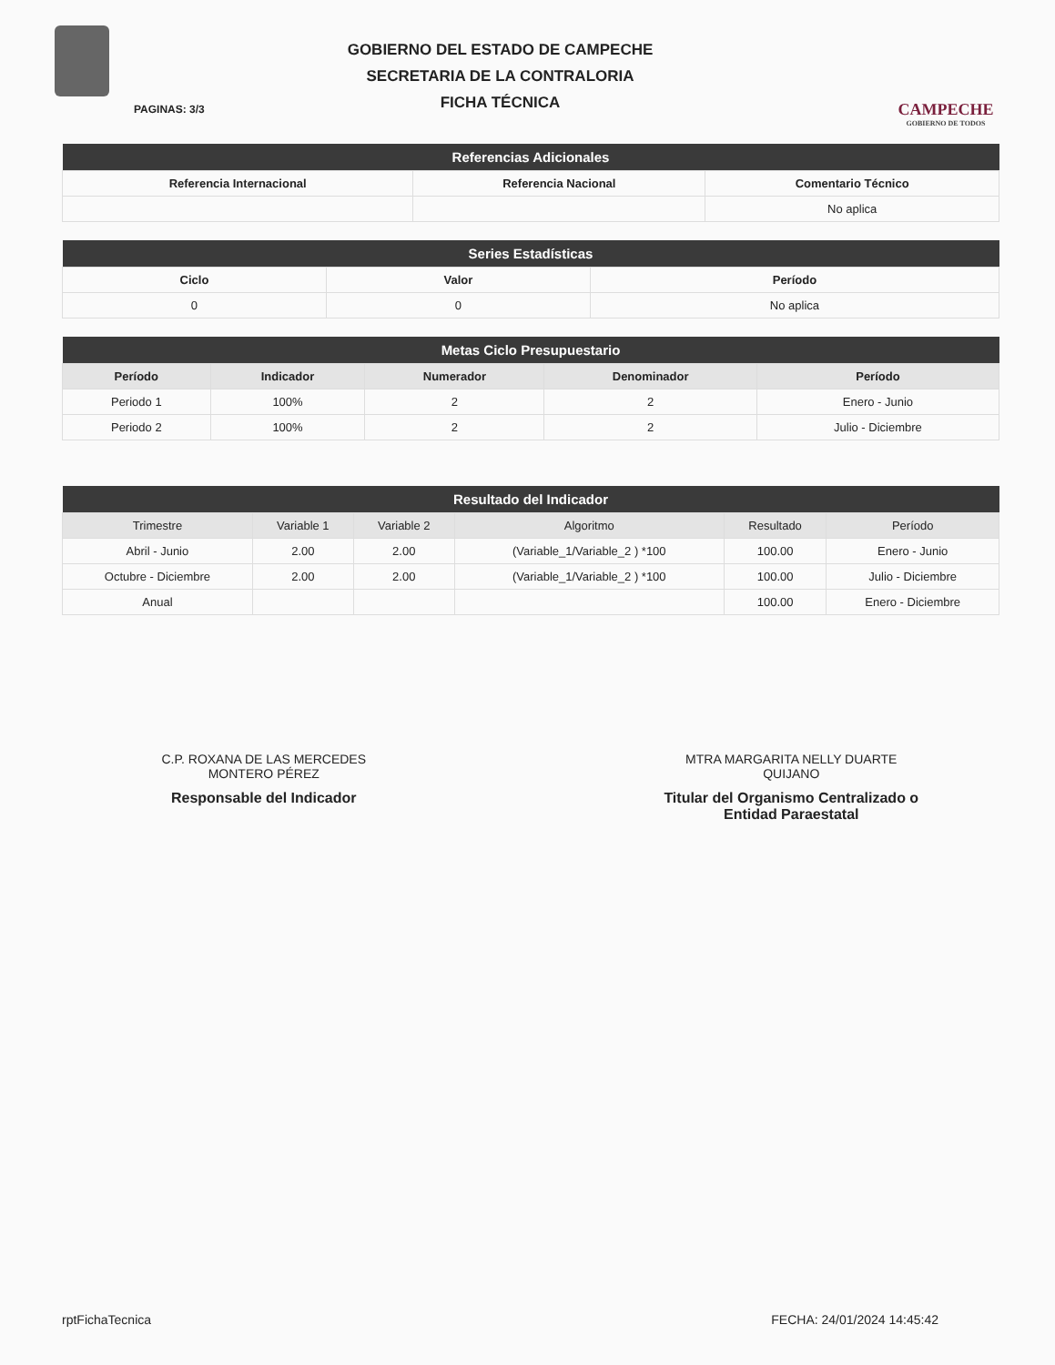GOBIERNO DEL ESTADO DE CAMPECHE
SECRETARIA DE LA CONTRALORIA
FICHA TÉCNICA
CAMPECHE
GOBIERNO DE TODOS
PAGINAS: 3/3
| Referencias Adicionales | | |
| --- | --- | --- |
| Referencia Internacional | Referencia Nacional | Comentario Técnico |
| | | No aplica |
| Series Estadísticas | | |
| --- | --- | --- |
| Ciclo | Valor | Período |
| 0 | 0 | No aplica |
| Metas Ciclo Presupuestario | | | | |
| --- | --- | --- | --- | --- |
| Período | Indicador | Numerador | Denominador | Período |
| Periodo 1 | 100% | 2 | 2 | Enero - Junio |
| Periodo 2 | 100% | 2 | 2 | Julio - Diciembre |
| Resultado del Indicador | | | | | |
| --- | --- | --- | --- | --- | --- |
| Trimestre | Variable 1 | Variable 2 | Algoritmo | Resultado | Período |
| Abril - Junio | 2.00 | 2.00 | (Variable_1/Variable_2 ) *100 | 100.00 | Enero - Junio |
| Octubre - Diciembre | 2.00 | 2.00 | (Variable_1/Variable_2 ) *100 | 100.00 | Julio - Diciembre |
| Anual | | | | 100.00 | Enero - Diciembre |
C.P. ROXANA DE LAS MERCEDES
MONTERO PÉREZ
Responsable del Indicador
MTRA MARGARITA NELLY DUARTE
QUIJANO
Titular del Organismo Centralizado o
Entidad Paraestatal
rptFichaTecnica FECHA: 24/01/2024 14:45:42